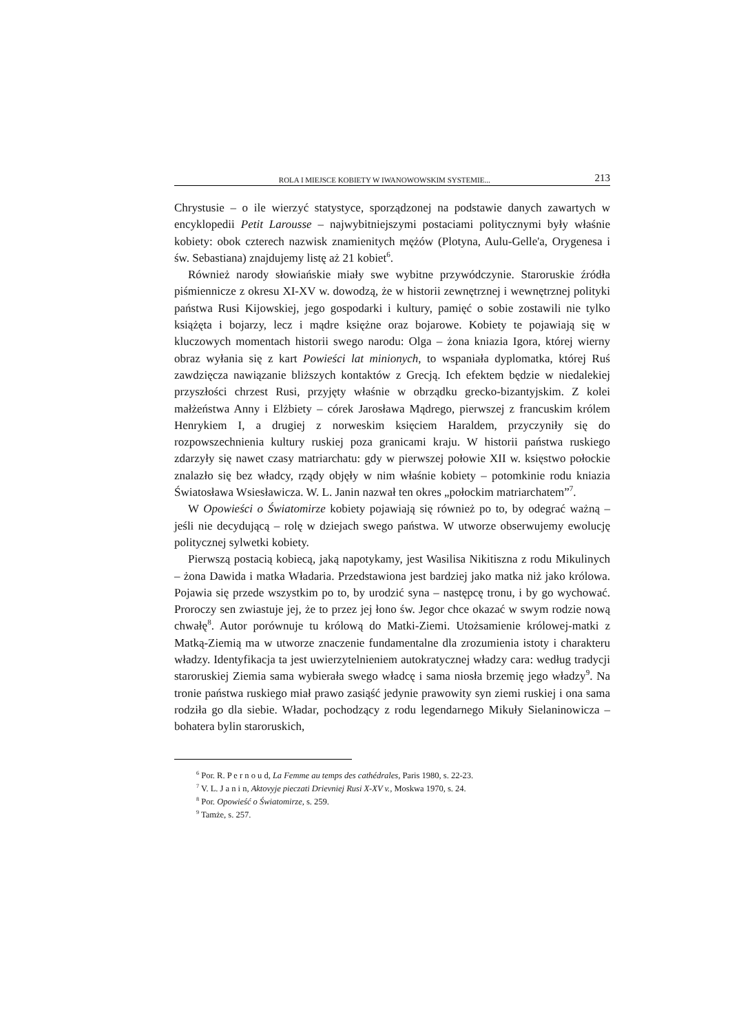ROLA I MIEJSCE KOBIETY W IWANOWOWSKIM SYSTEMIE... 213
Chrystusie – o ile wierzyć statystyce, sporządzonej na podstawie danych zawartych w encyklopedii Petit Larousse – najwybitniejszymi postaciami politycznymi były właśnie kobiety: obok czterech nazwisk znamienitych mężów (Plotyna, Aulu-Gelle'a, Orygenesa i św. Sebastiana) znajdujemy listę aż 21 kobiet<sup>6</sup>.
Również narody słowiańskie miały swe wybitne przywódczynie. Staroruskie źródła piśmiennicze z okresu XI-XV w. dowodzą, że w historii zewnętrznej i wewnętrznej polityki państwa Rusi Kijowskiej, jego gospodarki i kultury, pamięć o sobie zostawili nie tylko książęta i bojarzy, lecz i mądre księżne oraz bojarowe. Kobiety te pojawiają się w kluczowych momentach historii swego narodu: Olga – żona kniazia Igora, której wierny obraz wyłania się z kart Powieści lat minionych, to wspaniała dyplomatka, której Ruś zawdzięcza nawiązanie bliższych kontaktów z Grecją. Ich efektem będzie w niedalekiej przyszłości chrzest Rusi, przyjęty właśnie w obrządku grecko-bizantyjskim. Z kolei małżeństwa Anny i Elżbiety – córek Jarosława Mądrego, pierwszej z francuskim królem Henrykiem I, a drugiej z norweskim księciem Haraldem, przyczyniły się do rozpowszechnienia kultury ruskiej poza granicami kraju. W historii państwa ruskiego zdarzyły się nawet czasy matriarchatu: gdy w pierwszej połowie XII w. księstwo połockie znalazło się bez władcy, rządy objęły w nim właśnie kobiety – potomkinie rodu kniazia Światosława Wsiesławicza. W. L. Janin nazwał ten okres „połockim matriarchatem”<sup>7</sup>.
W Opowieści o Światomirze kobiety pojawiają się również po to, by odegrać ważną – jeśli nie decydującą – rolę w dziejach swego państwa. W utworze obserwujemy ewolucję politycznej sylwetki kobiety.
Pierwszą postacią kobiecą, jaką napotykamy, jest Wasilisa Nikitiszna z rodu Mikulinych – żona Dawida i matka Władaria. Przedstawiona jest bardziej jako matka niż jako królowa. Pojawia się przede wszystkim po to, by urodzić syna – następcę tronu, i by go wychować. Proroczy sen zwiastuje jej, że to przez jej łono św. Jegor chce okazać w swym rodzie nową chwałę<sup>8</sup>. Autor porównuje tu królową do Matki-Ziemi. Utożsamienie królowej-matki z Matką-Ziemią ma w utworze znaczenie fundamentalne dla zrozumienia istoty i charakteru władzy. Identyfikacja ta jest uwierzytelnieniem autokratycznej władzy cara: według tradycji staroruskiej Ziemia sama wybierała swego władcę i sama niosła brzemię jego władzy<sup>9</sup>. Na tronie państwa ruskiego miał prawo zasiąść jedynie prawowity syn ziemi ruskiej i ona sama rodziła go dla siebie. Władar, pochodzący z rodu legendarnego Mikuły Sielaninowicza – bohatera bylin staroruskich,
<sup>6</sup> Por. R. P e r n o u d, La Femme au temps des cathédrales, Paris 1980, s. 22-23.
<sup>7</sup> V. L. J a n i n, Aktovyje pieczati Drievniej Rusi X-XV v., Moskwa 1970, s. 24.
<sup>8</sup> Por. Opowieść o Światomirze, s. 259.
<sup>9</sup> Tamże, s. 257.